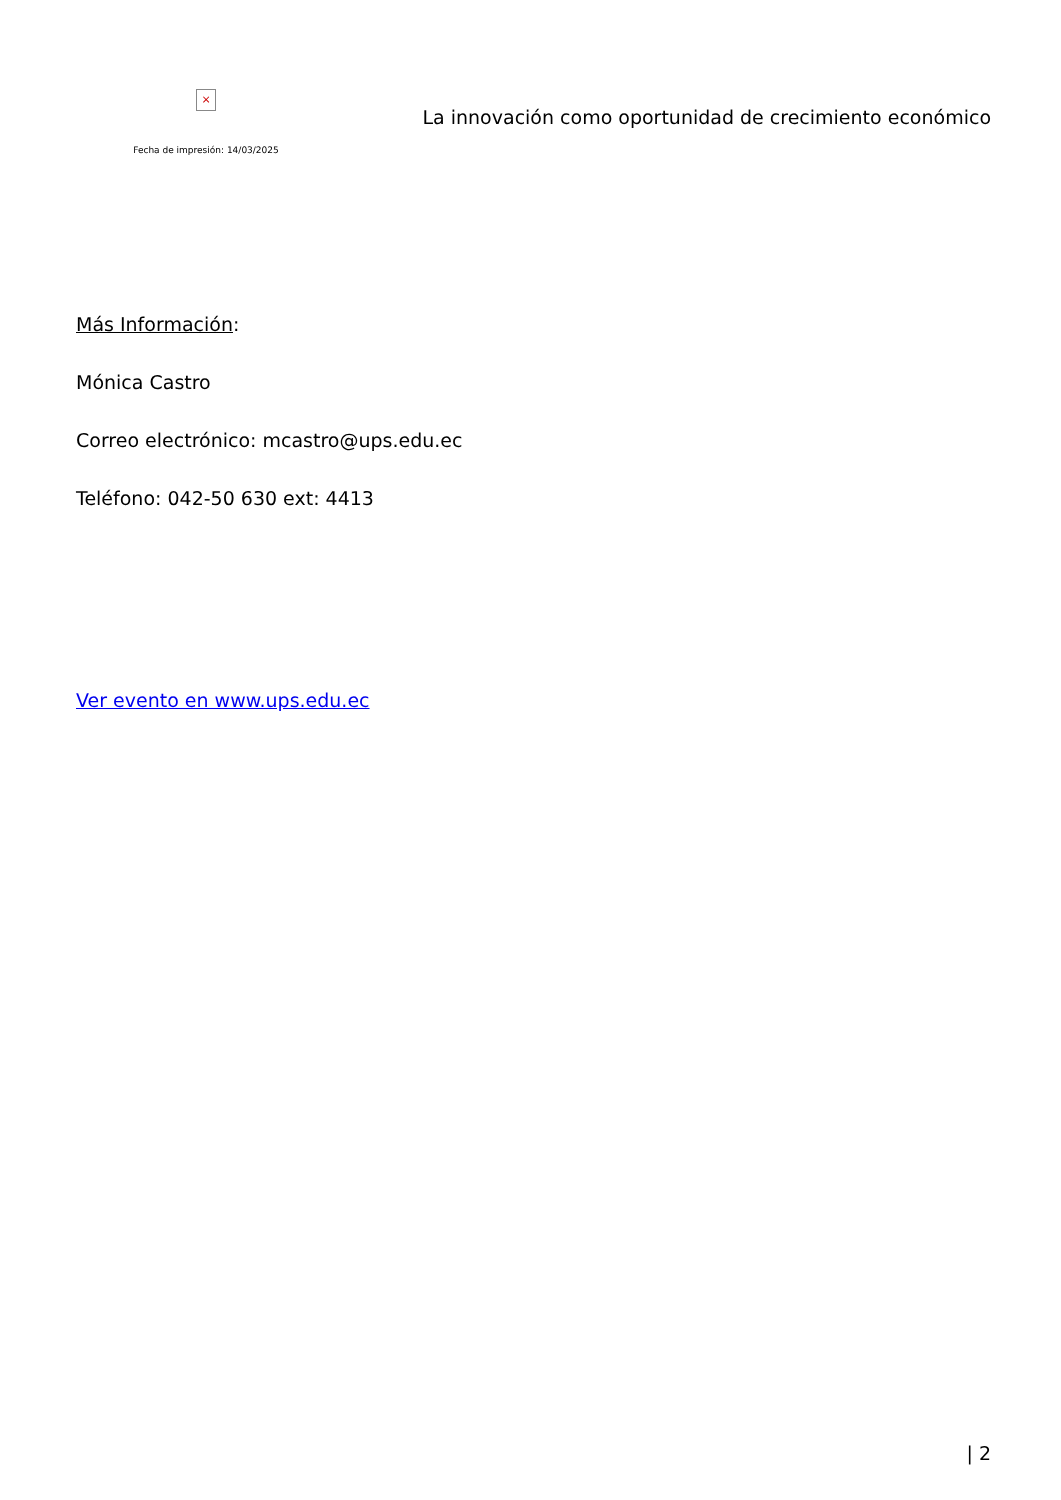×
Fecha de impresión: 14/03/2025
La innovación como oportunidad de crecimiento económico
Más Información:
Mónica Castro
Correo electrónico: mcastro@ups.edu.ec
Teléfono: 042-50 630 ext: 4413
Ver evento en www.ups.edu.ec
| 2